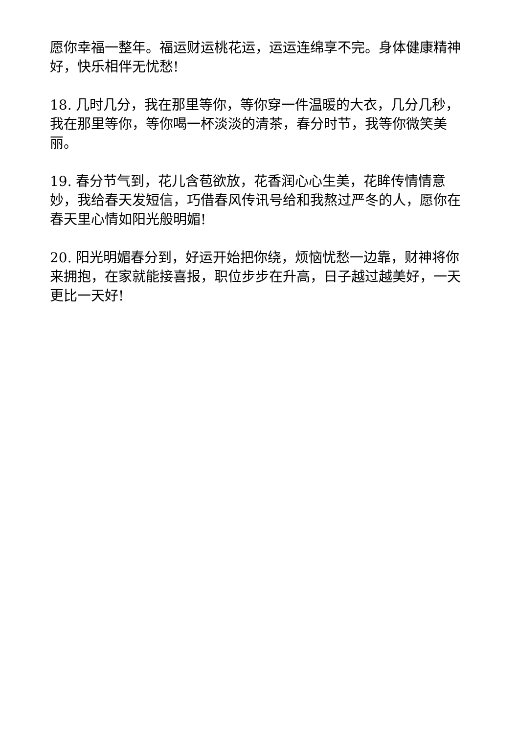愿你幸福一整年。福运财运桃花运，运运连绵享不完。身体健康精神好，快乐相伴无忧愁!
18. 几时几分，我在那里等你，等你穿一件温暖的大衣，几分几秒，我在那里等你，等你喝一杯淡淡的清茶，春分时节，我等你微笑美丽。
19. 春分节气到，花儿含苞欲放，花香润心心生美，花眸传情情意妙，我给春天发短信，巧借春风传讯号给和我熬过严冬的人，愿你在春天里心情如阳光般明媚!
20. 阳光明媚春分到，好运开始把你绕，烦恼忧愁一边靠，财神将你来拥抱，在家就能接喜报，职位步步在升高，日子越过越美好，一天更比一天好!